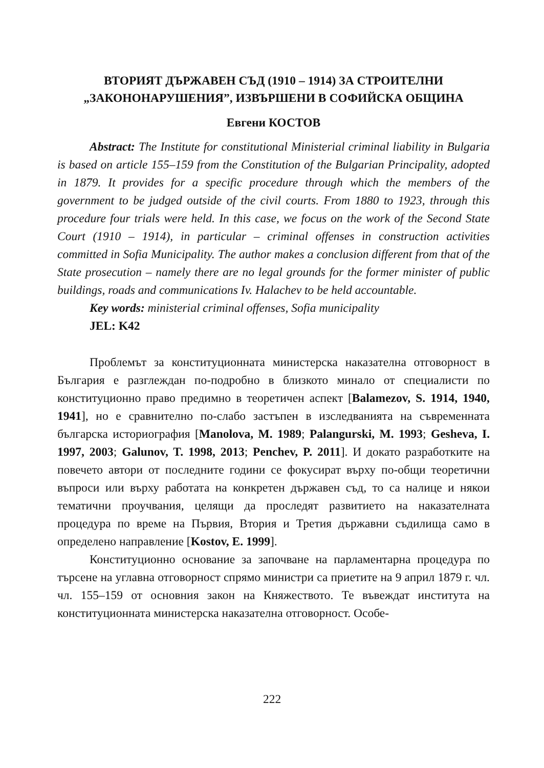ВТОРИЯТ ДЪРЖАВЕН СЪД (1910 – 1914) ЗА СТРОИТЕЛНИ
„ЗАКОНОНАРУШЕНИЯ”, ИЗВЪРШЕНИ В СОФИЙСКА ОБЩИНА
Евгени КОСТОВ
Abstract: The Institute for constitutional Ministerial criminal liability in Bulgaria is based on article 155–159 from the Constitution of the Bulgarian Principality, adopted in 1879. It provides for a specific procedure through which the members of the government to be judged outside of the civil courts. From 1880 to 1923, through this procedure four trials were held. In this case, we focus on the work of the Second State Court (1910 – 1914), in particular – criminal offenses in construction activities committed in Sofia Municipality. The author makes a conclusion different from that of the State prosecution – namely there are no legal grounds for the former minister of public buildings, roads and communications Iv. Halachev to be held accountable.
Key words: ministerial criminal offenses, Sofia municipality
JEL: K42
Проблемът за конституционната министерска наказателна отговорност в България е разглеждан по-подробно в близкото минало от специалисти по конституционно право предимно в теоретичен аспект [Balamezov, S. 1914, 1940, 1941], но е сравнително по-слабо застъпен в изследванията на съвременната българска историография [Manolova, M. 1989; Palangurski, M. 1993; Gesheva, I. 1997, 2003; Galunov, T. 1998, 2013; Penchev, P. 2011]. И докато разработките на повечето автори от последните години се фокусират върху по-общи теоретични въпроси или върху работата на конкретен държавен съд, то са налице и някои тематични проучвания, целящи да проследят развитието на наказателната процедура по време на Първия, Втория и Третия държавни съдилища само в определено направление [Kostov, E. 1999].
Конституционно основание за започване на парламентарна процедура по търсене на углавна отговорност спрямо министри са приетите на 9 април 1879 г. чл. чл. 155–159 от основния закон на Княжеството. Те въвеждат института на конституционната министерска наказателна отговорност. Особе-
222